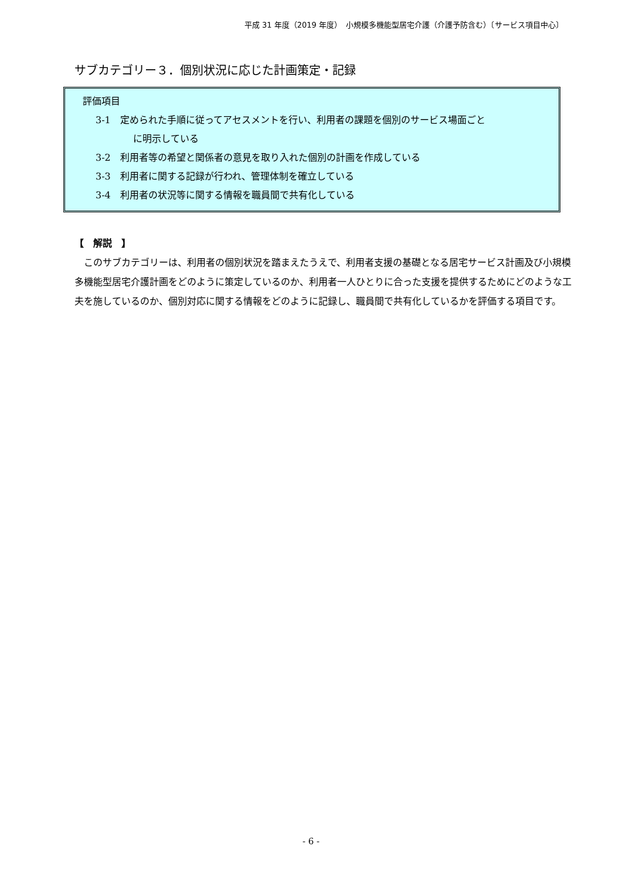平成 31 年度（2019 年度）　小規模多機能型居宅介護（介護予防含む）〔サービス項目中心〕
サブカテゴリー３．個別状況に応じた計画策定・記録
評価項目
3-1　定められた手順に従ってアセスメントを行い、利用者の課題を個別のサービス場面ごと
に明示している
3-2　利用者等の希望と関係者の意見を取り入れた個別の計画を作成している
3-3　利用者に関する記録が行われ、管理体制を確立している
3-4　利用者の状況等に関する情報を職員間で共有化している
【　解説　】
このサブカテゴリーは、利用者の個別状況を踏まえたうえで、利用者支援の基礎となる居宅サービス計画及び小規模多機能型居宅介護計画をどのように策定しているのか、利用者一人ひとりに合った支援を提供するためにどのような工夫を施しているのか、個別対応に関する情報をどのように記録し、職員間で共有化しているかを評価する項目です。
- 6 -